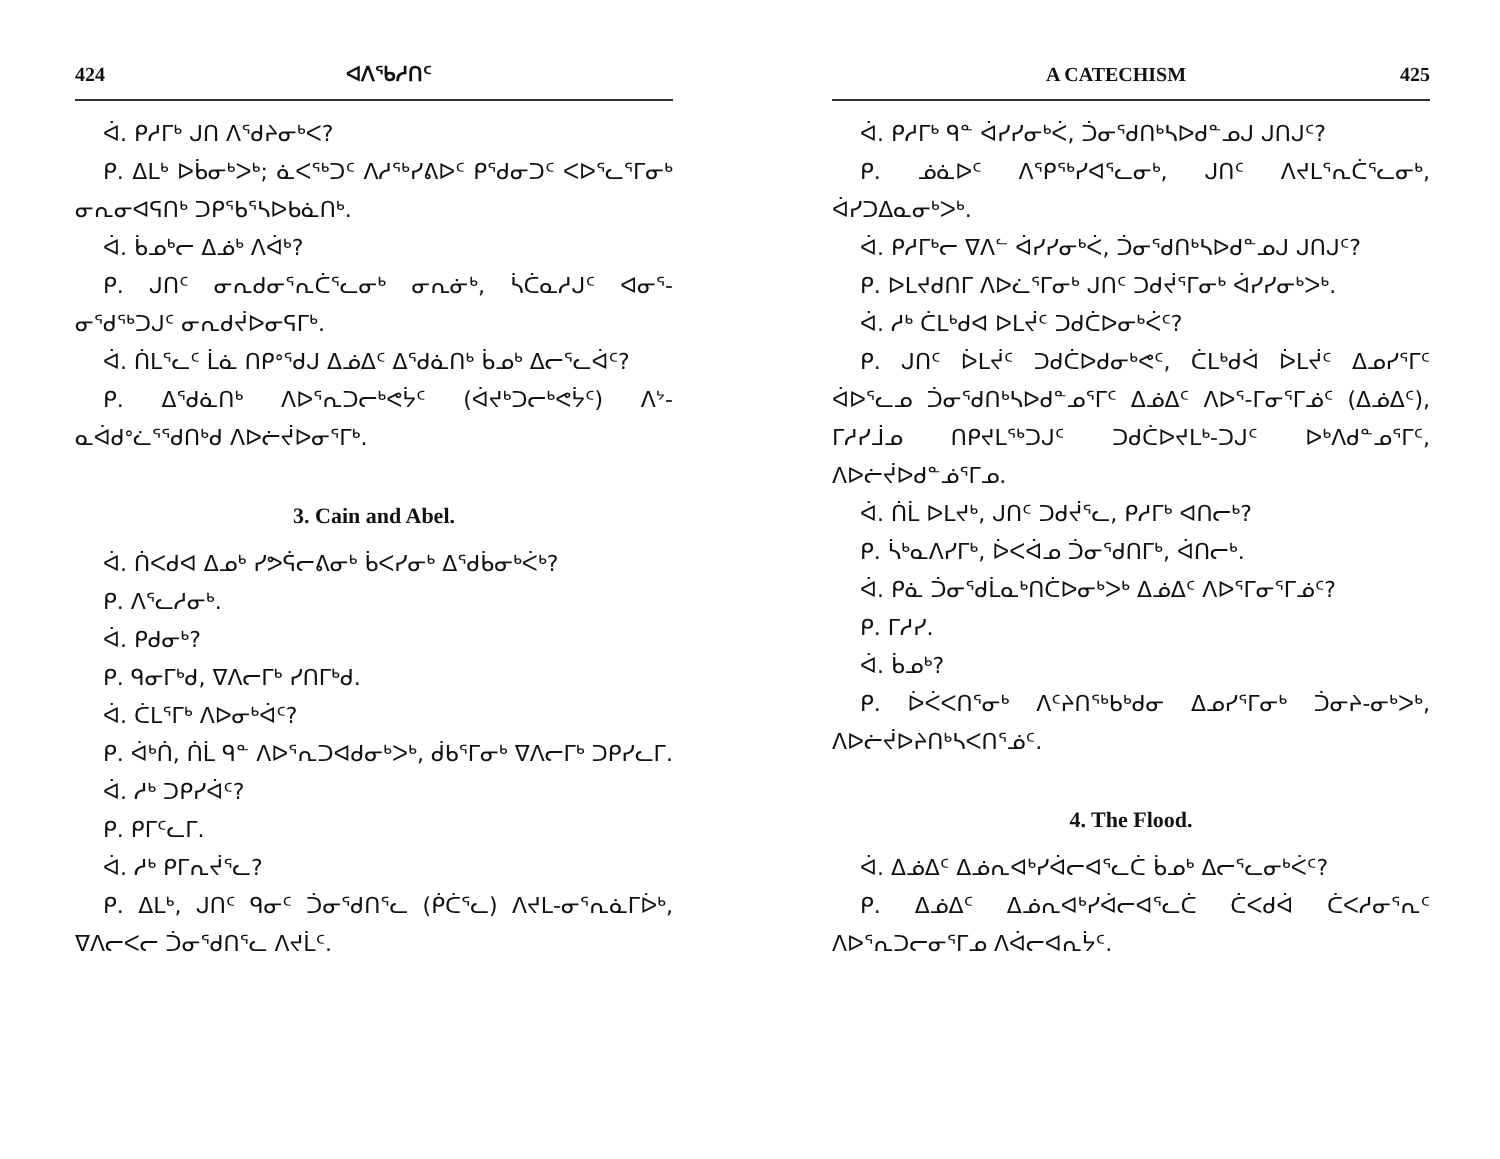424 ᐊᐱᕐᑲᓱᑎᑦ
ᐋ. ᑭᓱᒥᒃ ᒍᑎ ᐱᖁᔨᓂᒃᐸ?
ᑭ. ᐃᒪᒃ ᐅᑳᓂᒃᐳᒃ; ᓈᐸᖅᑐᑦ ᐱᓱᖅᓯᕕᐅᑦ ᑭᖁᓂᑐᑦ ᐸᐅᕐᓚᕐᒥᓂᒃ ᓂᕆᓂᐊᕋᑎᒃ ᑐᑭᖃᕐᓴᐅᑲᓈᑎᒃ.
ᐋ. ᑳᓄᒃᓕ ᐃᓅᒃ ᐱᐋᒃ?
ᑭ. ᒍᑎᑦ ᓂᕆᑯᓂᕐᕆᑖᕐᓚᓂᒃ ᓂᕆᓃᒃ, ᓵᑖᓇᓱᒍᑦ ᐊᓂᕐ-ᓂᖁᖅᑐᒍᑦ ᓂᕆᑯᔫᐅᓂᕋᒥᒃ.
ᐋ. ᑏᒪᕐᓚᑦ ᒫᓈ ᑎᑭᐤᖁᒍ ᐃᓅᐃᑦ ᐃᖁᓈᑎᒃ ᑳᓄᒃ ᐃᓕᕐᓚᐋᑦ?
ᑭ. ᐃᖁᓈᑎᒃ ᐱᐅᕐᕆᑐᓕᒃᕙᔮᑦ (ᐋᔪᒃᑐᓕᒃᕙᔮᑦ) ᐱᔾ-ᓇᐋᑯᐤᓛᕐᖁᑎᒃᑯ ᐱᐅᓖᔫᐅᓂᕐᒥᒃ.
3. Cain and Abel.
ᐋ. ᑏᐸᑯᐊ ᐃᓄᒃ ᓯᕗᕌᓕᕕᓂᒃ ᑳᐸᓯᓂᒃ ᐃᖁᑳᓂᒃᐹᒃ?
ᑭ. ᐱᕐᓚᓱᓂᒃ.
ᐋ. ᑭᑯᓂᒃ?
ᑭ. ᑫᓂᒥᒃᑯ, ᐁᐱᓕᒥᒃ ᓯᑎᒥᒃᑯ.
ᐋ. ᑖᒪᕐᒥᒃ ᐱᐅᓂᒃᐋᑦ?
ᑭ. ᐋᒃᑏ, ᑏᒫ ᑫᓐ ᐱᐅᕐᕆᑐᐊᑯᓂᒃᐳᒃ, ᑰᑲᕐᒥᓂᒃ ᐁᐱᓕᒥᒃ ᑐᑭᓯᓚᒥ.
ᐋ. ᓱᒃ ᑐᑭᓯᐋᑦ?
ᑭ. ᑭᒥᑦᓚᒥ.
ᐋ. ᓱᒃ ᑭᒥᕆᔫᕐᓚ?
ᑭ. ᐃᒪᒃ, ᒍᑎᑦ ᑫᓂᑦ ᑑᓂᖁᑎᕐᓚ (ᑮᑖᕐᓚ) ᐱᔪᒪ-ᓂᕐᕆᓈᒥᐆᒃ, ᐁᐱᓕᐸᓕ ᑑᓂᖁᑎᕐᓚ ᐱᔪᒫᑦ.
A CATECHISM 425
ᐋ. ᑭᓱᒥᒃ ᑫᓐ ᐋᓯᓯᓂᒃᐹ, ᑑᓂᖁᑎᒃᓴᐅᑯᓐᓄᒍ ᒍᑎᒍᑦ?
ᑭ. ᓅᓈᐅᑦ ᐱᕿᖅᓯᐊᕐᓚᓂᒃ, ᒍᑎᑦ ᐱᔪᒪᕐᕆᑖᕐᓚᓂᒃ, ᐋᓯᑐᐃᓇᓂᒃᐳᒃ.
ᐋ. ᑭᓱᒥᒃᓕ ᐁᐱᓪ ᐋᓯᓯᓂᒃᐹ, ᑑᓂᖁᑎᒃᓴᐅᑯᓐᓄᒍ ᒍᑎᒍᑦ?
ᑭ. ᐅᒪᔪᑯᑎᒥ ᐱᐅᓛᕐᒥᓂᒃ ᒍᑎᑦ ᑐᑯᔫᕐᒥᓂᒃ ᐋᓯᓯᓂᒃᐳᒃ.
ᐋ. ᓱᒃ ᑖᒪᒃᑯᐊ ᐅᒪᔫᑦ ᑐᑯᑖᐅᓂᒃᐹᑦ?
ᑭ. ᒍᑎᑦ ᐆᒪᔫᑦ ᑐᑯᑖᐅᑯᓂᒃᕙᑦ, ᑖᒪᒃᑯᐋ ᐆᒪᔫᑦ ᐃᓄᓯᕐᒥᑦ ᐋᐅᕐᓚᓄ ᑑᓂᖁᑎᒃᓴᐅᑯᓐᓄᕐᒥᑦ ᐃᓅᐃᑦ ᐱᐅᕐ-ᒥᓂᕐᒥᓅᑦ (ᐃᓅᐃᑦ), ᒥᓱᓯᒨᓄ ᑎᑭᔪᒪᖅᑐᒍᑦ ᑐᑯᑖᐅᔪᒪᒃ-ᑐᒍᑦ ᐅᒃᐱᑯᓐᓄᕐᒥᑦ, ᐱᐅᓖᔫᐅᑯᓐᓅᕐᒥᓄ.
ᐋ. ᑏᒫ ᐅᒪᔪᒃ, ᒍᑎᑦ ᑐᑯᔫᕐᓚ, ᑭᓱᒥᒃ ᐊᑎᓕᒃ?
ᑭ. ᓵᒃᓇᐱᓯᒥᒃ, ᐆᐸᐋᓄ ᑑᓂᖁᑎᒥᒃ, ᐋᑎᓕᒃ.
ᐋ. ᑭᓈ ᑑᓂᖁᒫᓇᒃᑎᑖᐅᓂᒃᐳᒃ ᐃᓅᐃᑦ ᐱᐅᕐᒥᓂᕐᒥᓅᑦ?
ᑭ. ᒥᓱᓯ.
ᐋ. ᑳᓄᒃ?
ᑭ. ᐆᐹᐸᑎᕐᓂᒃ ᐱᑦᔨᑎᖅᑲᒃᑯᓂ ᐃᓄᓯᕐᒥᓂᒃ ᑑᓂᔨ-ᓂᒃᐳᒃ, ᐱᐅᓖᔫᐅᔨᑎᒃᓴᐸᑎᕐᓅᑦ.
4. The Flood.
ᐋ. ᐃᓅᐃᑦ ᐃᓅᕆᐊᒃᓯᐋᓕᐊᕐᓚᑖ ᑳᓄᒃ ᐃᓕᕐᓚᓂᒃᐹᑦ?
ᑭ. ᐃᓅᐃᑦ ᐃᓅᕆᐊᒃᓯᐋᓕᐊᕐᓚᑖ ᑖᐸᑯᐋ ᑖᐸᓱᓂᕐᕆᑦ ᐱᐅᕐᕆᑐᓕᓂᕐᒥᓄ ᐱᐋᓕᐊᕆᔮᑦ.